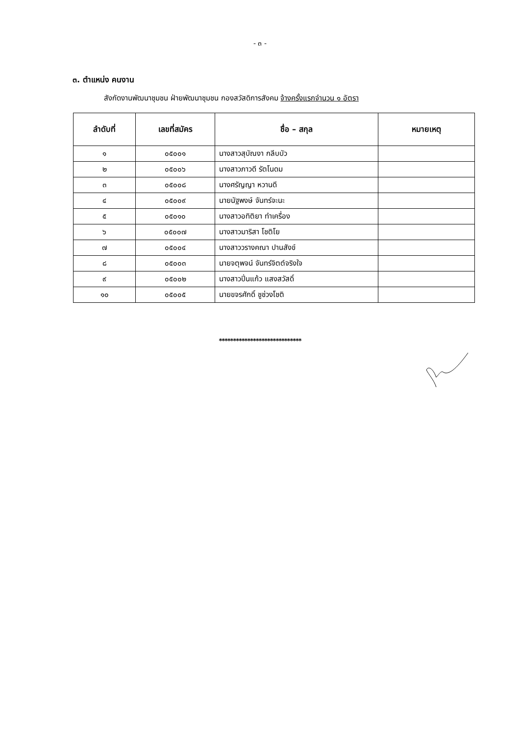- ๓ -
๓. ตำแหน่ง คนงาน
สังกัดงานพัฒนาชุมชน ฝ่ายพัฒนาชุมชน กองสวัสดิการสังคม จ้างครั้งแรกจำนวน ๑ อัตรา
| ลำดับที่ | เลขที่สมัคร | ชื่อ – สกุล | หมายเหตุ |
| --- | --- | --- | --- |
| ๑ | ๐๕๐๐๑ | นางสาวสุบัณงา กลีบบัว | |
| ๒ | ๐๕๐๐๖ | นางสาวภาวดี รัตโนดม | |
| ๓ | ๐๕๐๐๘ | นางศรัญญา หวานดี | |
| ๔ | ๐๕๐๐๙ | นายนัฐพงษ์ จันทร์จะนะ | |
| ๕ | ๐๕๐๑๐ | นางสาวอทิติยา ทำเครื่อง | |
| ๖ | ๐๕๐๐๗ | นางสาวมาริสา โชติโย | |
| ๗ | ๐๕๐๐๔ | นางสาววรางคณา ปานสังข์ | |
| ๘ | ๐๕๐๐๓ | นายจตุพจน์ จันทร์จิตต์จริงใจ | |
| ๙ | ๐๕๐๐๒ | นางสาวปิ่นแก้ว แสงสวัสดิ์ | |
| ๑๐ | ๐๕๐๐๕ | นายขจรศักดิ์ ชูช่วงโชติ | |
*****************************